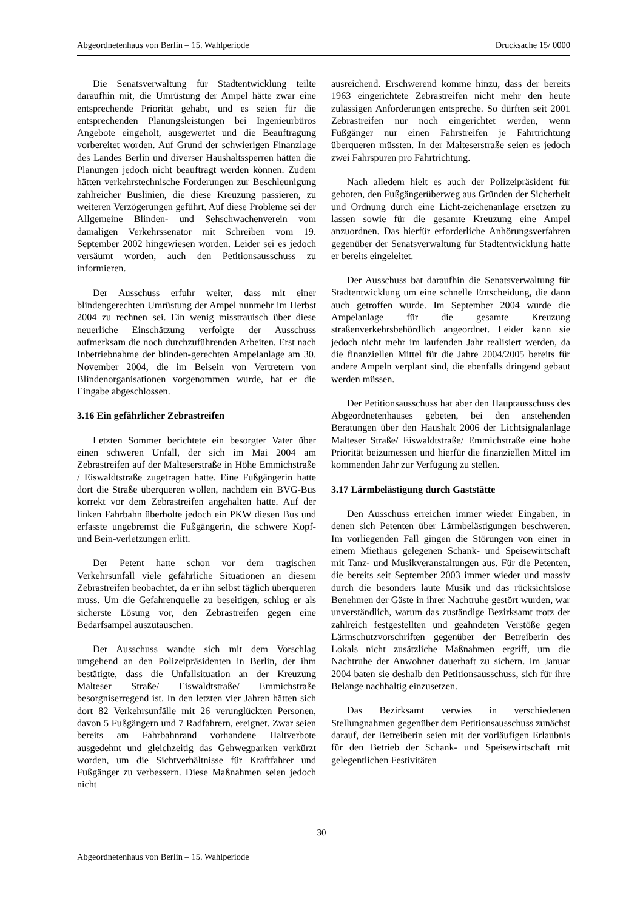Abgeordnetenhaus von Berlin – 15. Wahlperiode Drucksache 15/ 0000
Die Senatsverwaltung für Stadtentwicklung teilte daraufhin mit, die Umrüstung der Ampel hätte zwar eine entsprechende Priorität gehabt, und es seien für die entsprechenden Planungsleistungen bei Ingenieurbüros Angebote eingeholt, ausgewertet und die Beauftragung vorbereitet worden. Auf Grund der schwierigen Finanzlage des Landes Berlin und diverser Haushaltssperren hätten die Planungen jedoch nicht beauftragt werden können. Zudem hätten verkehrstechnische Forderungen zur Beschleunigung zahlreicher Buslinien, die diese Kreuzung passieren, zu weiteren Verzögerungen geführt. Auf diese Probleme sei der Allgemeine Blinden- und Sehschwachenverein vom damaligen Verkehrssenator mit Schreiben vom 19. September 2002 hingewiesen worden. Leider sei es jedoch versäumt worden, auch den Petitionsausschuss zu informieren.
Der Ausschuss erfuhr weiter, dass mit einer blindengerechten Umrüstung der Ampel nunmehr im Herbst 2004 zu rechnen sei. Ein wenig misstrauisch über diese neuerliche Einschätzung verfolgte der Ausschuss aufmerksam die noch durchzuführenden Arbeiten. Erst nach Inbetriebnahme der blinden-gerechten Ampelanlage am 30. November 2004, die im Beisein von Vertretern von Blindenorganisationen vorgenommen wurde, hat er die Eingabe abgeschlossen.
3.16 Ein gefährlicher Zebrastreifen
Letzten Sommer berichtete ein besorgter Vater über einen schweren Unfall, der sich im Mai 2004 am Zebrastreifen auf der Malteserstraße in Höhe Emmichstraße / Eiswaldtstraße zugetragen hatte. Eine Fußgängerin hatte dort die Straße überqueren wollen, nachdem ein BVG-Bus korrekt vor dem Zebrastreifen angehalten hatte. Auf der linken Fahrbahn überholte jedoch ein PKW diesen Bus und erfasste ungebremst die Fußgängerin, die schwere Kopf- und Bein-verletzungen erlitt.
Der Petent hatte schon vor dem tragischen Verkehrsunfall viele gefährliche Situationen an diesem Zebrastreifen beobachtet, da er ihn selbst täglich überqueren muss. Um die Gefahrenquelle zu beseitigen, schlug er als sicherste Lösung vor, den Zebrastreifen gegen eine Bedarfsampel auszutauschen.
Der Ausschuss wandte sich mit dem Vorschlag umgehend an den Polizeipräsidenten in Berlin, der ihm bestätigte, dass die Unfallsituation an der Kreuzung Malteser Straße/ Eiswaldtstraße/ Emmichstraße besorgniserregend ist. In den letzten vier Jahren hätten sich dort 82 Verkehrsunfälle mit 26 verunglückten Personen, davon 5 Fußgängern und 7 Radfahrern, ereignet. Zwar seien bereits am Fahrbahnrand vorhandene Haltverbote ausgedehnt und gleichzeitig das Gehwegparken verkürzt worden, um die Sichtverhältnisse für Kraftfahrer und Fußgänger zu verbessern. Diese Maßnahmen seien jedoch nicht
ausreichend. Erschwerend komme hinzu, dass der bereits 1963 eingerichtete Zebrastreifen nicht mehr den heute zulässigen Anforderungen entspreche. So dürften seit 2001 Zebrastreifen nur noch eingerichtet werden, wenn Fußgänger nur einen Fahrstreifen je Fahrtrichtung überqueren müssten. In der Malteserstraße seien es jedoch zwei Fahrspuren pro Fahrtrichtung.
Nach alledem hielt es auch der Polizeipräsident für geboten, den Fußgängerüberweg aus Gründen der Sicherheit und Ordnung durch eine Licht-zeichenanlage ersetzen zu lassen sowie für die gesamte Kreuzung eine Ampel anzuordnen. Das hierfür erforderliche Anhörungsverfahren gegenüber der Senatsverwaltung für Stadtentwicklung hatte er bereits eingeleitet.
Der Ausschuss bat daraufhin die Senatsverwaltung für Stadtentwicklung um eine schnelle Entscheidung, die dann auch getroffen wurde. Im September 2004 wurde die Ampelanlage für die gesamte Kreuzung straßenverkehrsbehördlich angeordnet. Leider kann sie jedoch nicht mehr im laufenden Jahr realisiert werden, da die finanziellen Mittel für die Jahre 2004/2005 bereits für andere Ampeln verplant sind, die ebenfalls dringend gebaut werden müssen.
Der Petitionsausschuss hat aber den Hauptausschuss des Abgeordnetenhauses gebeten, bei den anstehenden Beratungen über den Haushalt 2006 der Lichtsignalanlage Malteser Straße/ Eiswaldtstraße/ Emmichstraße eine hohe Priorität beizumessen und hierfür die finanziellen Mittel im kommenden Jahr zur Verfügung zu stellen.
3.17 Lärmbelästigung durch Gaststätte
Den Ausschuss erreichen immer wieder Eingaben, in denen sich Petenten über Lärmbelästigungen beschweren. Im vorliegenden Fall gingen die Störungen von einer in einem Miethaus gelegenen Schank- und Speisewirtschaft mit Tanz- und Musikveranstaltungen aus. Für die Petenten, die bereits seit September 2003 immer wieder und massiv durch die besonders laute Musik und das rücksichtslose Benehmen der Gäste in ihrer Nachtruhe gestört wurden, war unverständlich, warum das zuständige Bezirksamt trotz der zahlreich festgestellten und geahndeten Verstöße gegen Lärmschutzvorschriften gegenüber der Betreiberin des Lokals nicht zusätzliche Maßnahmen ergriff, um die Nachtruhe der Anwohner dauerhaft zu sichern. Im Januar 2004 baten sie deshalb den Petitionsausschuss, sich für ihre Belange nachhaltig einzusetzen.
Das Bezirksamt verwies in verschiedenen Stellungnahmen gegenüber dem Petitionsausschuss zunächst darauf, der Betreiberin seien mit der vorläufigen Erlaubnis für den Betrieb der Schank- und Speisewirtschaft mit gelegentlichen Festivitäten
30
Abgeordnetenhaus von Berlin – 15. Wahlperiode